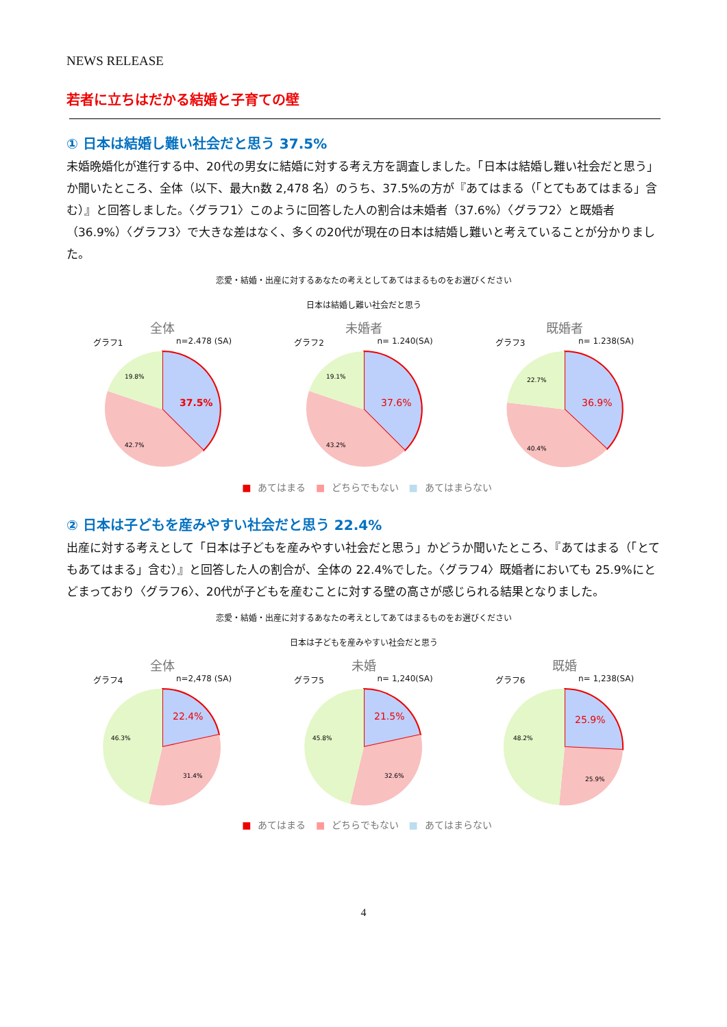NEWS RELEASE
若者に立ちはだかる結婚と子育ての壁
① 日本は結婚し難い社会だと思う 37.5%
未婚晩婚化が進行する中、20代の男女に結婚に対する考え方を調査しました。「日本は結婚し難い社会だと思う」か聞いたところ、全体（以下、最大n数 2,478 名）のうち、37.5%の方が『あてはまる（「とてもあてはまる」含む）』と回答しました。〈グラフ1〉このように回答した人の割合は未婚者（37.6%）〈グラフ2〉と既婚者（36.9%）〈グラフ3〉で大きな差はなく、多くの20代が現在の日本は結婚し難いと考えていることが分かりました。
恋愛・結婚・出産に対するあなたの考えとしてあてはまるものをお選びください
日本は結婚し難い社会だと思う
全体
グラフ1 n=2.478 (SA)
37.5%
19.8%
42.7%
未婚者
グラフ2 n= 1.240(SA)
37.6%
19.1%
43.2%
既婚者
グラフ3 n= 1.238(SA)
36.9%
22.7%
40.4%
■ あてはまる ■ どちらでもない ■ あてはまらない
② 日本は子どもを産みやすい社会だと思う 22.4%
出産に対する考えとして「日本は子どもを産みやすい社会だと思う」かどうか聞いたところ、『あてはまる（「とてもあてはまる」含む）』と回答した人の割合が、全体の 22.4%でした。〈グラフ4〉既婚者においても 25.9%にとどまっており〈グラフ6〉、20代が子どもを産むことに対する壁の高さが感じられる結果となりました。
恋愛・結婚・出産に対するあなたの考えとしてあてはまるものをお選びください
日本は子どもを産みやすい社会だと思う
全体
グラフ4 n=2,478 (SA)
22.4%
46.3%
31.4%
未婚
グラフ5 n= 1,240(SA)
21.5%
45.8%
32.6%
既婚
グラフ6 n= 1,238(SA)
25.9%
48.2%
25.9%
■ あてはまる ■ どちらでもない ■ あてはまらない
4